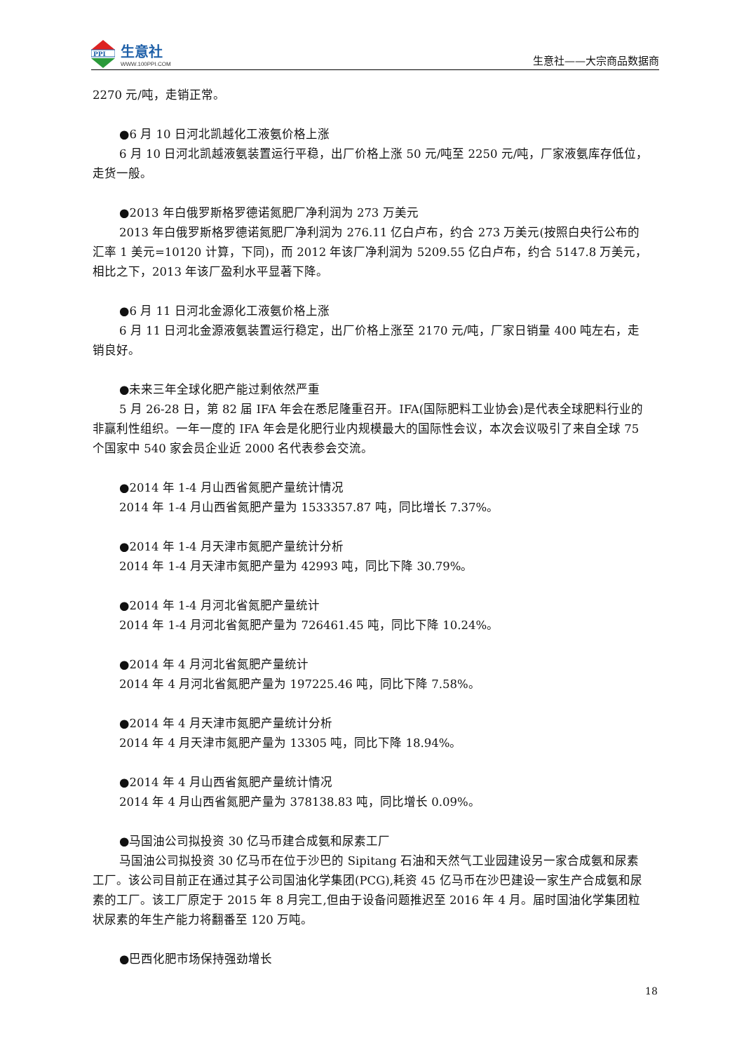PPI
生意社
WWW.100PPI.COM
生意社——大宗商品数据商
2270 元/吨，走销正常。
●6 月 10 日河北凯越化工液氨价格上涨
6 月 10 日河北凯越液氨装置运行平稳，出厂价格上涨 50 元/吨至 2250 元/吨，厂家液氨库存低位，走货一般。
●2013 年白俄罗斯格罗德诺氮肥厂净利润为 273 万美元
2013 年白俄罗斯格罗德诺氮肥厂净利润为 276.11 亿白卢布，约合 273 万美元(按照白央行公布的汇率 1 美元=10120 计算，下同)，而 2012 年该厂净利润为 5209.55 亿白卢布，约合 5147.8 万美元，相比之下，2013 年该厂盈利水平显著下降。
●6 月 11 日河北金源化工液氨价格上涨
6 月 11 日河北金源液氨装置运行稳定，出厂价格上涨至 2170 元/吨，厂家日销量 400 吨左右，走销良好。
●未来三年全球化肥产能过剩依然严重
5 月 26-28 日，第 82 届 IFA 年会在悉尼隆重召开。IFA(国际肥料工业协会)是代表全球肥料行业的非赢利性组织。一年一度的 IFA 年会是化肥行业内规模最大的国际性会议，本次会议吸引了来自全球 75 个国家中 540 家会员企业近 2000 名代表参会交流。
●2014 年 1-4 月山西省氮肥产量统计情况
2014 年 1-4 月山西省氮肥产量为 1533357.87 吨，同比增长 7.37%。
●2014 年 1-4 月天津市氮肥产量统计分析
2014 年 1-4 月天津市氮肥产量为 42993 吨，同比下降 30.79%。
●2014 年 1-4 月河北省氮肥产量统计
2014 年 1-4 月河北省氮肥产量为 726461.45 吨，同比下降 10.24%。
●2014 年 4 月河北省氮肥产量统计
2014 年 4 月河北省氮肥产量为 197225.46 吨，同比下降 7.58%。
●2014 年 4 月天津市氮肥产量统计分析
2014 年 4 月天津市氮肥产量为 13305 吨，同比下降 18.94%。
●2014 年 4 月山西省氮肥产量统计情况
2014 年 4 月山西省氮肥产量为 378138.83 吨，同比增长 0.09%。
●马国油公司拟投资 30 亿马币建合成氨和尿素工厂
马国油公司拟投资 30 亿马币在位于沙巴的 Sipitang 石油和天然气工业园建设另一家合成氨和尿素工厂。该公司目前正在通过其子公司国油化学集团(PCG),耗资 45 亿马币在沙巴建设一家生产合成氨和尿素的工厂。该工厂原定于 2015 年 8 月完工,但由于设备问题推迟至 2016 年 4 月。届时国油化学集团粒状尿素的年生产能力将翻番至 120 万吨。
●巴西化肥市场保持强劲增长
18